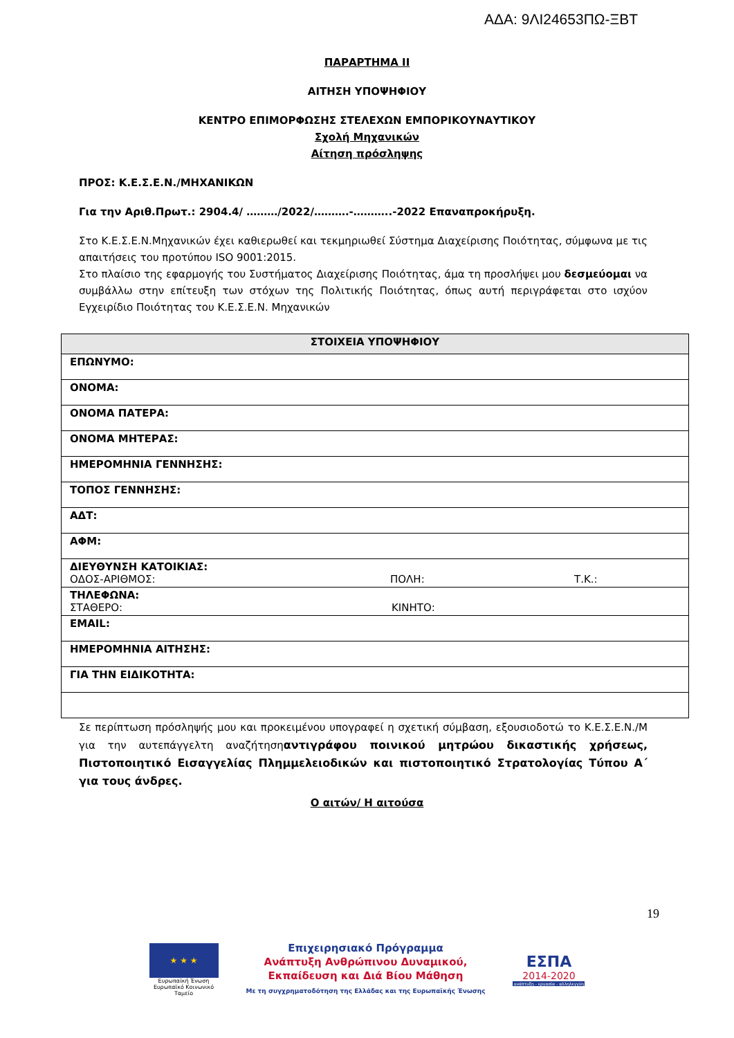ΑΔΑ: 9ΛΙ24653ΠΩ-ΞΒΤ
ΠΑΡΑΡΤΗΜΑ ΙΙ
ΑΙΤΗΣΗ ΥΠΟΨΗΦΙΟΥ
ΚΕΝΤΡΟ ΕΠΙΜΟΡΦΩΣΗΣ ΣΤΕΛΕΧΩΝ ΕΜΠΟΡΙΚΟΥΝΑΥΤΙΚΟΥ
Σχολή Μηχανικών
Αίτηση πρόσληψης
ΠΡΟΣ: Κ.Ε.Σ.Ε.Ν./ΜΗΧΑΝΙΚΩΝ
Για την Αριθ.Πρωτ.: 2904.4/ ………/2022/……….-………..-2022 Επαναπροκήρυξη.
Στο Κ.Ε.Σ.Ε.Ν.Μηχανικών έχει καθιερωθεί και τεκμηριωθεί Σύστημα Διαχείρισης Ποιότητας, σύμφωνα με τις απαιτήσεις του προτύπου ISO 9001:2015.
Στο πλαίσιο της εφαρμογής του Συστήματος Διαχείρισης Ποιότητας, άμα τη προσλήψει μου δεσμεύομαι να συμβάλλω στην επίτευξη των στόχων της Πολιτικής Ποιότητας, όπως αυτή περιγράφεται στο ισχύον Εγχειρίδιο Ποιότητας του Κ.Ε.Σ.Ε.Ν. Μηχανικών
| ΣΤΟΙΧΕΙΑ ΥΠΟΨΗΦΙΟΥ |
| --- |
| ΕΠΩΝΥΜΟ: |
| ΟΝΟΜΑ: |
| ΟΝΟΜΑ ΠΑΤΕΡΑ: |
| ΟΝΟΜΑ ΜΗΤΕΡΑΣ: |
| ΗΜΕΡΟΜΗΝΙΑ ΓΕΝΝΗΣΗΣ: |
| ΤΟΠΟΣ ΓΕΝΝΗΣΗΣ: |
| ΑΔΤ: |
| ΑΦΜ: |
| ΔΙΕΥΘΥΝΣΗ ΚΑΤΟΙΚΙΑΣ: ΟΔΟΣ-ΑΡΙΘΜΟΣ: ΠΟΛΗ: Τ.Κ.: |
| ΤΗΛΕΦΩΝΑ: ΣΤΑΘΕΡΟ: ΚΙΝΗΤΟ: |
| EMAIL: |
| ΗΜΕΡΟΜΗΝΙΑ ΑΙΤΗΣΗΣ: |
| ΓΙΑ ΤΗΝ ΕΙΔΙΚΟΤΗΤΑ: |
Σε περίπτωση πρόσληψής μου και προκειμένου υπογραφεί η σχετική σύμβαση, εξουσιοδοτώ το Κ.Ε.Σ.Ε.Ν./Μ για την αυτεπάγγελτη αναζήτησηαντιγράφου ποινικού μητρώου δικαστικής χρήσεως, Πιστοποιητικό Εισαγγελίας Πλημμελειοδικών και πιστοποιητικό Στρατολογίας Τύπου Α΄ για τους άνδρες.
Ο αιτών/ Η αιτούσα
19
★ ★ ★
Ευρωπαϊκή Ένωση
Ευρωπαϊκό Κοινωνικό Ταμείο
Επιχειρησιακό Πρόγραμμα
Ανάπτυξη Ανθρώπινου Δυναμικού,
Εκπαίδευση και Διά Βίου Μάθηση
Με τη συγχρηματοδότηση της Ελλάδας και της Ευρωπαϊκής Ένωσης
ΕΣΠΑ
2014-2020
ανάπτυξη - εργασία - αλληλεγγύη